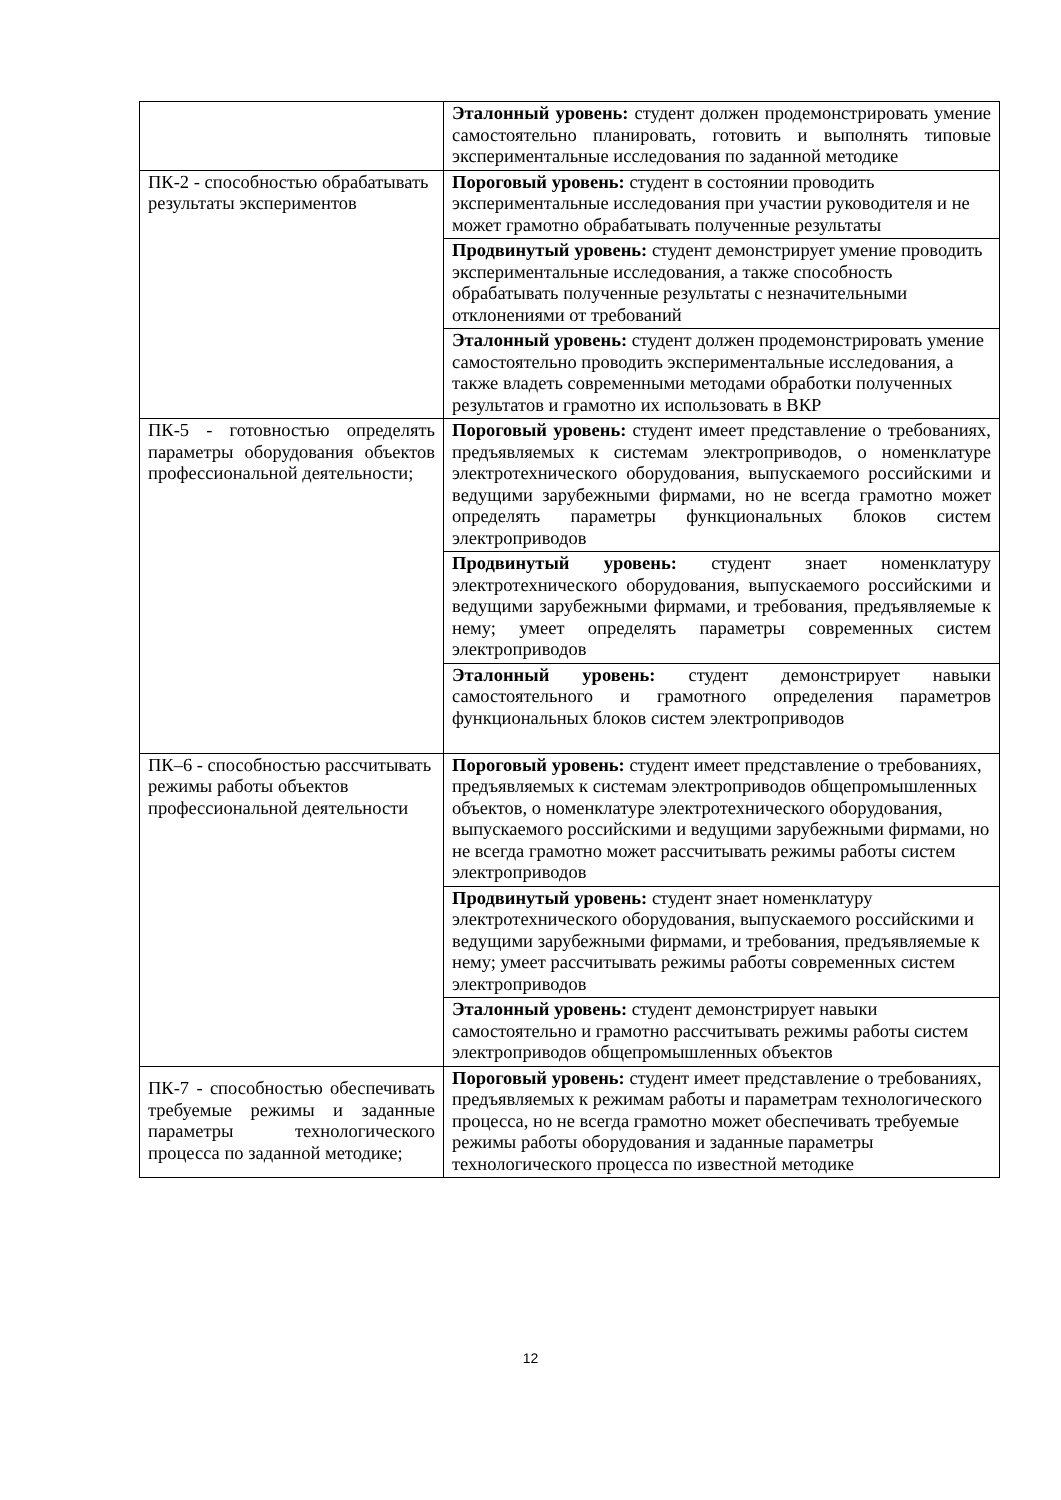| | Эталонный уровень: студент должен продемонстрировать умение самостоятельно планировать, готовить и выполнять типовые экспериментальные исследования по заданной методике |
| ПК-2 - способностью обрабатывать результаты экспериментов | Пороговый уровень: студент в состоянии проводить экспериментальные исследования при участии руководителя и не может грамотно обрабатывать полученные результаты |
| | Продвинутый уровень: студент демонстрирует умение проводить экспериментальные исследования, а также способность обрабатывать полученные результаты с незначительными отклонениями от требований |
| | Эталонный уровень: студент должен продемонстрировать умение самостоятельно проводить экспериментальные исследования, а также владеть современными методами обработки полученных результатов и грамотно их использовать в ВКР |
| ПК-5 - готовностью определять параметры оборудования объектов профессиональной деятельности; | Пороговый уровень: студент имеет представление о требованиях, предъявляемых к системам электроприводов, о номенклатуре электротехнического оборудования, выпускаемого российскими и ведущими зарубежными фирмами, но не всегда грамотно может определять параметры функциональных блоков систем электроприводов |
| | Продвинутый уровень: студент знает номенклатуру электротехнического оборудования, выпускаемого российскими и ведущими зарубежными фирмами, и требования, предъявляемые к нему; умеет определять параметры современных систем электроприводов |
| | Эталонный уровень: студент демонстрирует навыки самостоятельного и грамотного определения параметров функциональных блоков систем электроприводов |
| ПК–6 - способностью рассчитывать режимы работы объектов профессиональной деятельности | Пороговый уровень: студент имеет представление о требованиях, предъявляемых к системам электроприводов общепромышленных объектов, о номенклатуре электротехнического оборудования, выпускаемого российскими и ведущими зарубежными фирмами, но не всегда грамотно может рассчитывать режимы работы систем электроприводов |
| | Продвинутый уровень: студент знает номенклатуру электротехнического оборудования, выпускаемого российскими и ведущими зарубежными фирмами, и требования, предъявляемые к нему; умеет рассчитывать режимы работы современных систем электроприводов |
| | Эталонный уровень: студент демонстрирует навыки самостоятельно и грамотно рассчитывать режимы работы систем электроприводов общепромышленных объектов |
| ПК-7 - способностью обеспечивать требуемые режимы и заданные параметры технологического процесса по заданной методике; | Пороговый уровень: студент имеет представление о требованиях, предъявляемых к режимам работы и параметрам технологического процесса, но не всегда грамотно может обеспечивать требуемые режимы работы оборудования и заданные параметры технологического процесса по известной методике |
12